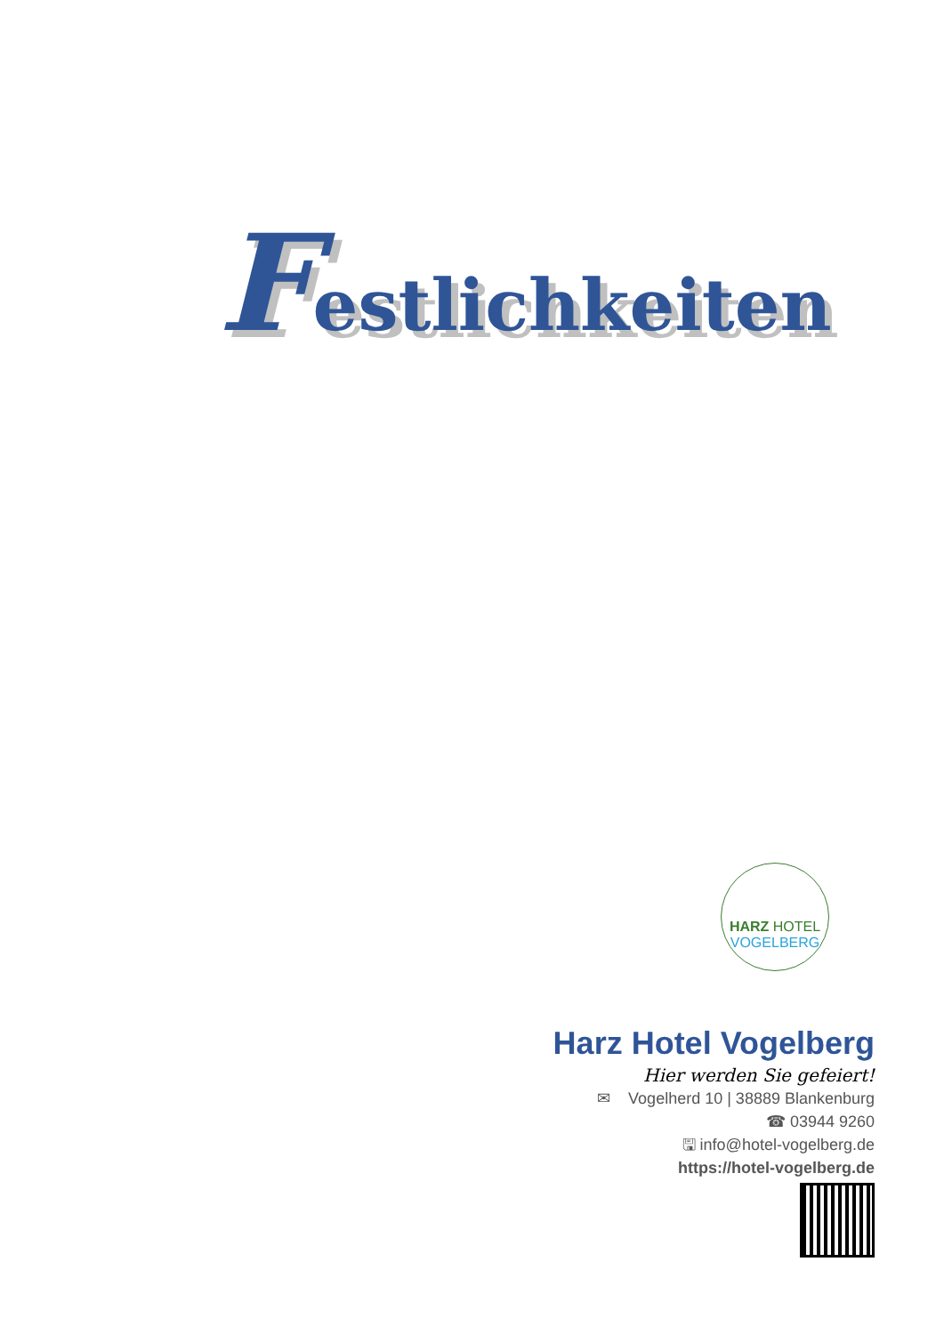Festlichkeiten
HARZ HOTEL
VOGELBERG
Harz Hotel Vogelberg
Hier werden Sie gefeiert!
✉ Vogelherd 10 | 38889 Blankenburg
☎ 03944 9260
🖫 info@hotel-vogelberg.de
https://hotel-vogelberg.de